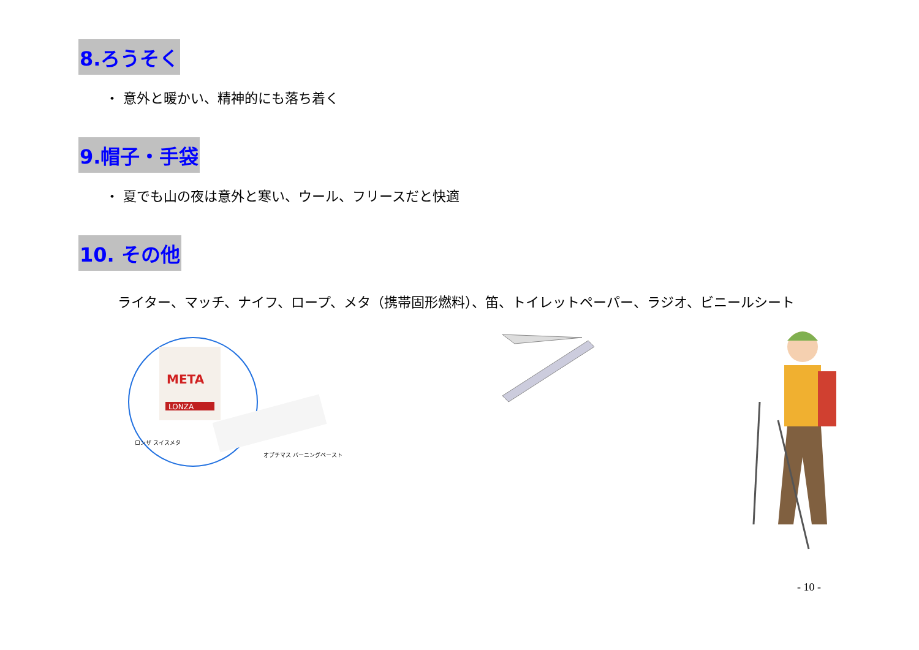8.ろうそく
・ 意外と暖かい、精神的にも落ち着く
9.帽子・手袋
・ 夏でも山の夜は意外と寒い、ウール、フリースだと快適
10. その他
ライター、マッチ、ナイフ、ロープ、メタ（携帯固形燃料）、笛、トイレットペーパー、ラジオ、ビニールシート
META
LONZA
ロンザ スイスメタ
オプチマス バーニングペースト
- 10 -